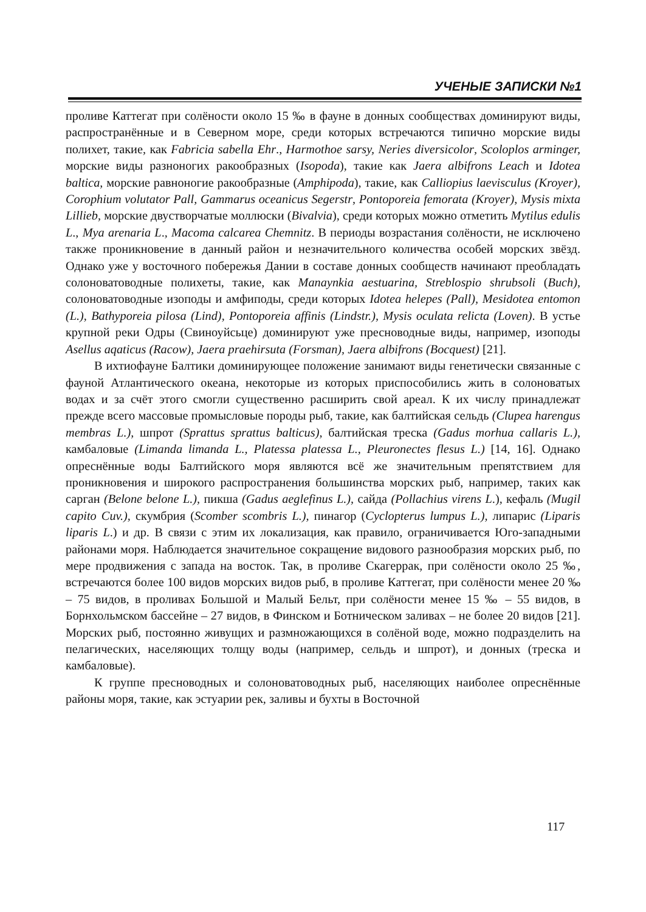УЧЕНЫЕ ЗАПИСКИ №1
проливе Каттегат при солёности около 15 ‰ в фауне в донных сообществах доминируют виды, распространённые и в Северном море, среди которых встречаются типично морские виды полихет, такие, как Fabricia sabella Ehr., Harmothoe sarsy, Neries diversicolor, Scoloplos arminger, морские виды разноногих ракообразных (Isopoda), такие как Jaera albifrons Leach и Idotea baltica, морские равноногие ракообразные (Amphipoda), такие, как Calliopius laevisculus (Kroyer), Corophium volutator Pall, Gammarus oceanicus Segerstr, Pontoporeia femorata (Kroyer), Mysis mixta Lillieb, морские двустворчатые моллюски (Bivalvia), среди которых можно отметить Mytilus edulis L., Mya arenaria L., Macoma calcarea Chemnitz. В периоды возрастания солёности, не исключено также проникновение в данный район и незначительного количества особей морских звёзд. Однако уже у восточного побережья Дании в составе донных сообществ начинают преобладать солоноватоводные полихеты, такие, как Manaynkia aestuarina, Streblospio shrubsoli (Buch), солоноватоводные изоподы и амфиподы, среди которых Idotea helepes (Pall), Mesidotea entomon (L.), Bathyporeia pilosa (Lind), Pontoporeia affinis (Lindstr.), Mysis oculata relicta (Loven). В устье крупной реки Одры (Свиноуйсьце) доминируют уже пресноводные виды, например, изоподы Asellus aqaticus (Racow), Jaera praehirsuta (Forsman), Jaera albifrons (Bocquest) [21].
В ихтиофауне Балтики доминирующее положение занимают виды генетически связанные с фауной Атлантического океана, некоторые из которых приспособились жить в солоноватых водах и за счёт этого смогли существенно расширить свой ареал. К их числу принадлежат прежде всего массовые промысловые породы рыб, такие, как балтийская сельдь (Clupea harengus membras L.), шпрот (Sprattus sprattus balticus), балтийская треска (Gadus morhua callaris L.), камбаловые (Limanda limanda L., Platessa platessa L., Pleuronectes flesus L.) [14, 16]. Однако опреснённые воды Балтийского моря являются всё же значительным препятствием для проникновения и широкого распространения большинства морских рыб, например, таких как сарган (Belone belone L.), пикша (Gadus aeglefinus L.), сайда (Pollachius virens L.), кефаль (Mugil capito Cuv.), скумбрия (Scomber scombris L.), пинагор (Cyclopterus lumpus L.), липарис (Liparis liparis L.) и др. В связи с этим их локализация, как правило, ограничивается Юго-западными районами моря. Наблюдается значительное сокращение видового разнообразия морских рыб, по мере продвижения с запада на восток. Так, в проливе Скагеррак, при солёности около 25 ‰, встречаются более 100 видов морских видов рыб, в проливе Каттегат, при солёности менее 20 ‰ – 75 видов, в проливах Большой и Малый Бельт, при солёности менее 15 ‰ – 55 видов, в Борнхольмском бассейне – 27 видов, в Финском и Ботническом заливах – не более 20 видов [21]. Морских рыб, постоянно живущих и размножающихся в солёной воде, можно подразделить на пелагических, населяющих толщу воды (например, сельдь и шпрот), и донных (треска и камбаловые).
К группе пресноводных и солоноватоводных рыб, населяющих наиболее опреснённые районы моря, такие, как эстуарии рек, заливы и бухты в Восточной
117